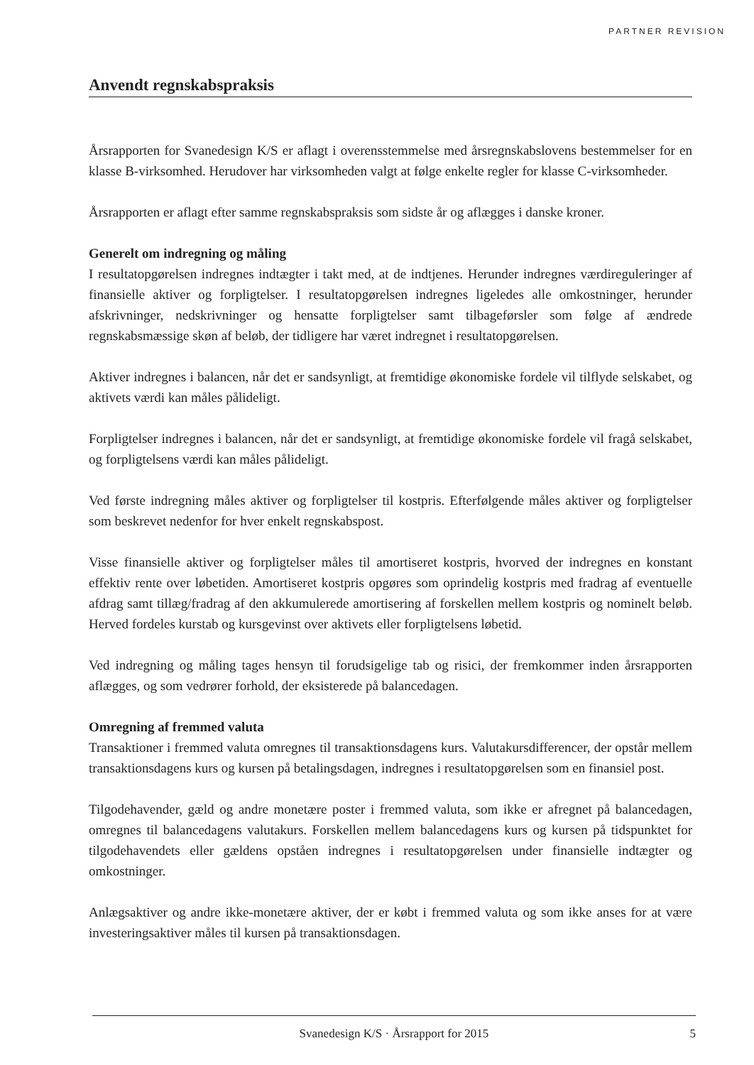PARTNER REVISION
Anvendt regnskabspraksis
Årsrapporten for Svanedesign K/S er aflagt i overensstemmelse med årsregnskabslovens bestemmelser for en klasse B-virksomhed. Herudover har virksomheden valgt at følge enkelte regler for klasse C-virksomheder.
Årsrapporten er aflagt efter samme regnskabspraksis som sidste år og aflægges i danske kroner.
Generelt om indregning og måling
I resultatopgørelsen indregnes indtægter i takt med, at de indtjenes. Herunder indregnes værdireguleringer af finansielle aktiver og forpligtelser. I resultatopgørelsen indregnes ligeledes alle omkostninger, herunder afskrivninger, nedskrivninger og hensatte forpligtelser samt tilbageførsler som følge af ændrede regnskabsmæssige skøn af beløb, der tidligere har været indregnet i resultatopgørelsen.
Aktiver indregnes i balancen, når det er sandsynligt, at fremtidige økonomiske fordele vil tilflyde selskabet, og aktivets værdi kan måles pålideligt.
Forpligtelser indregnes i balancen, når det er sandsynligt, at fremtidige økonomiske fordele vil fragå selskabet, og forpligtelsens værdi kan måles pålideligt.
Ved første indregning måles aktiver og forpligtelser til kostpris. Efterfølgende måles aktiver og forpligtelser som beskrevet nedenfor for hver enkelt regnskabspost.
Visse finansielle aktiver og forpligtelser måles til amortiseret kostpris, hvorved der indregnes en konstant effektiv rente over løbetiden. Amortiseret kostpris opgøres som oprindelig kostpris med fradrag af eventuelle afdrag samt tillæg/fradrag af den akkumulerede amortisering af forskellen mellem kostpris og nominelt beløb. Herved fordeles kurstab og kursgevinst over aktivets eller forpligtelsens løbetid.
Ved indregning og måling tages hensyn til forudsigelige tab og risici, der fremkommer inden årsrapporten aflægges, og som vedrører forhold, der eksisterede på balancedagen.
Omregning af fremmed valuta
Transaktioner i fremmed valuta omregnes til transaktionsdagens kurs. Valutakursdifferencer, der opstår mellem transaktionsdagens kurs og kursen på betalingsdagen, indregnes i resultatopgørelsen som en finansiel post.
Tilgodehavender, gæld og andre monetære poster i fremmed valuta, som ikke er afregnet på balancedagen, omregnes til balancedagens valutakurs. Forskellen mellem balancedagens kurs og kursen på tidspunktet for tilgodehavendets eller gældens opståen indregnes i resultatopgørelsen under finansielle indtægter og omkostninger.
Anlægsaktiver og andre ikke-monetære aktiver, der er købt i fremmed valuta og som ikke anses for at være investeringsaktiver måles til kursen på transaktionsdagen.
Svanedesign K/S · Årsrapport for 2015 5